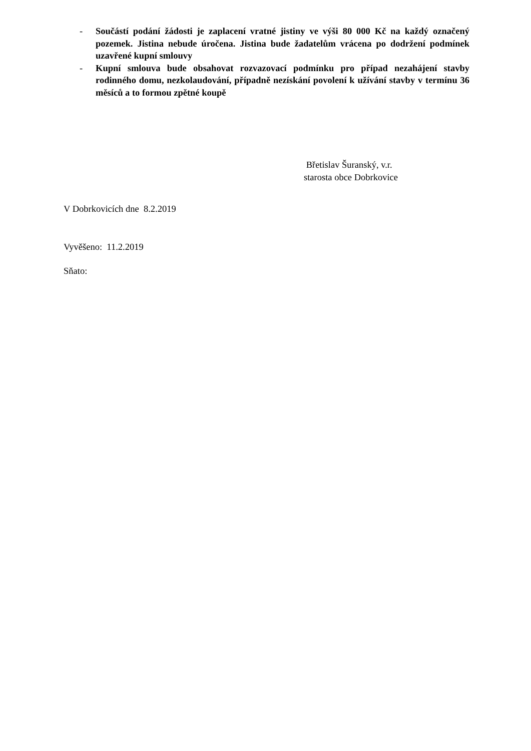- Součástí podání žádosti je zaplacení vratné jistiny ve výši 80 000 Kč na každý označený pozemek. Jistina nebude úročena. Jistina bude žadatelům vrácena po dodržení podmínek uzavřené kupní smlouvy
- Kupní smlouva bude obsahovat rozvazovací podmínku pro případ nezahájení stavby rodinného domu, nezkolaudování, případně nezískání povolení k užívání stavby v termínu 36 měsíců a to formou zpětné koupě
Břetislav Šuranský, v.r.
starosta obce Dobrkovice
V Dobrkovicích dne 8.2.2019
Vyvěšeno: 11.2.2019
Sňato: